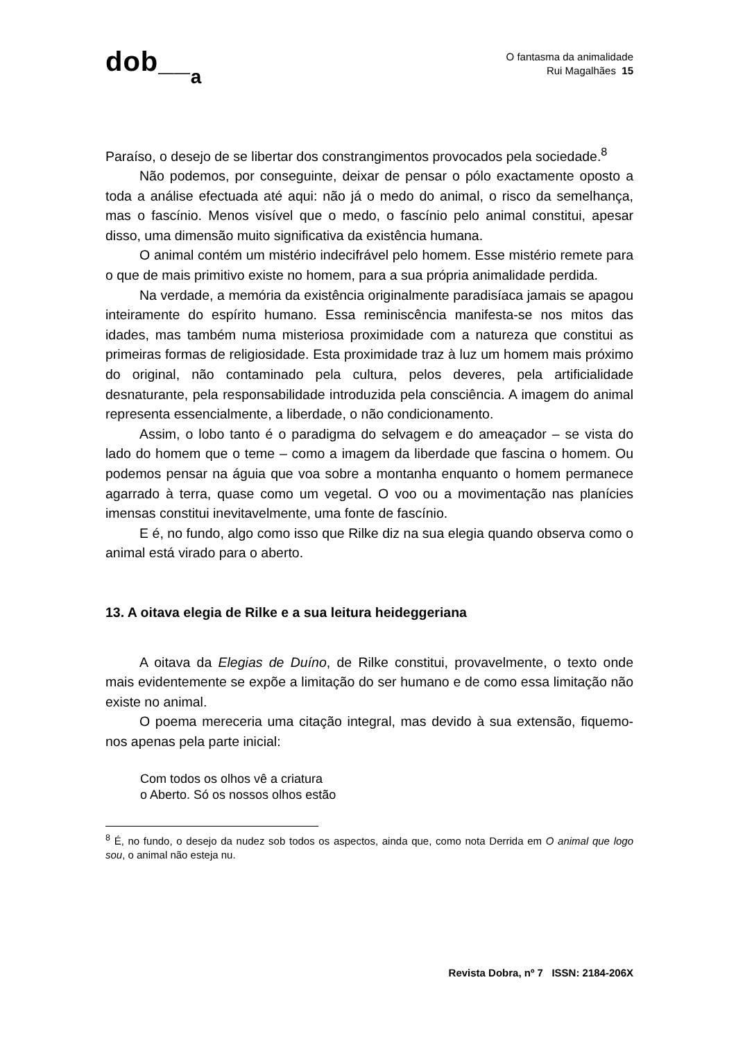dob__a
O fantasma da animalidade
Rui Magalhães 15
Paraíso, o desejo de se libertar dos constrangimentos provocados pela sociedade.<sup>8</sup>
Não podemos, por conseguinte, deixar de pensar o pólo exactamente oposto a toda a análise efectuada até aqui: não já o medo do animal, o risco da semelhança, mas o fascínio. Menos visível que o medo, o fascínio pelo animal constitui, apesar disso, uma dimensão muito significativa da existência humana.
O animal contém um mistério indecifrável pelo homem. Esse mistério remete para o que de mais primitivo existe no homem, para a sua própria animalidade perdida.
Na verdade, a memória da existência originalmente paradisíaca jamais se apagou inteiramente do espírito humano. Essa reminiscência manifesta-se nos mitos das idades, mas também numa misteriosa proximidade com a natureza que constitui as primeiras formas de religiosidade. Esta proximidade traz à luz um homem mais próximo do original, não contaminado pela cultura, pelos deveres, pela artificialidade desnaturante, pela responsabilidade introduzida pela consciência. A imagem do animal representa essencialmente, a liberdade, o não condicionamento.
Assim, o lobo tanto é o paradigma do selvagem e do ameaçador – se vista do lado do homem que o teme – como a imagem da liberdade que fascina o homem. Ou podemos pensar na águia que voa sobre a montanha enquanto o homem permanece agarrado à terra, quase como um vegetal. O voo ou a movimentação nas planícies imensas constitui inevitavelmente, uma fonte de fascínio.
E é, no fundo, algo como isso que Rilke diz na sua elegia quando observa como o animal está virado para o aberto.
13. A oitava elegia de Rilke e a sua leitura heideggeriana
A oitava da Elegias de Duíno, de Rilke constitui, provavelmente, o texto onde mais evidentemente se expõe a limitação do ser humano e de como essa limitação não existe no animal.
O poema mereceria uma citação integral, mas devido à sua extensão, fiquemo-nos apenas pela parte inicial:
Com todos os olhos vê a criatura
o Aberto. Só os nossos olhos estão
<sup>8</sup> É, no fundo, o desejo da nudez sob todos os aspectos, ainda que, como nota Derrida em O animal que logo sou, o animal não esteja nu.
Revista Dobra, nº 7 ISSN: 2184-206X